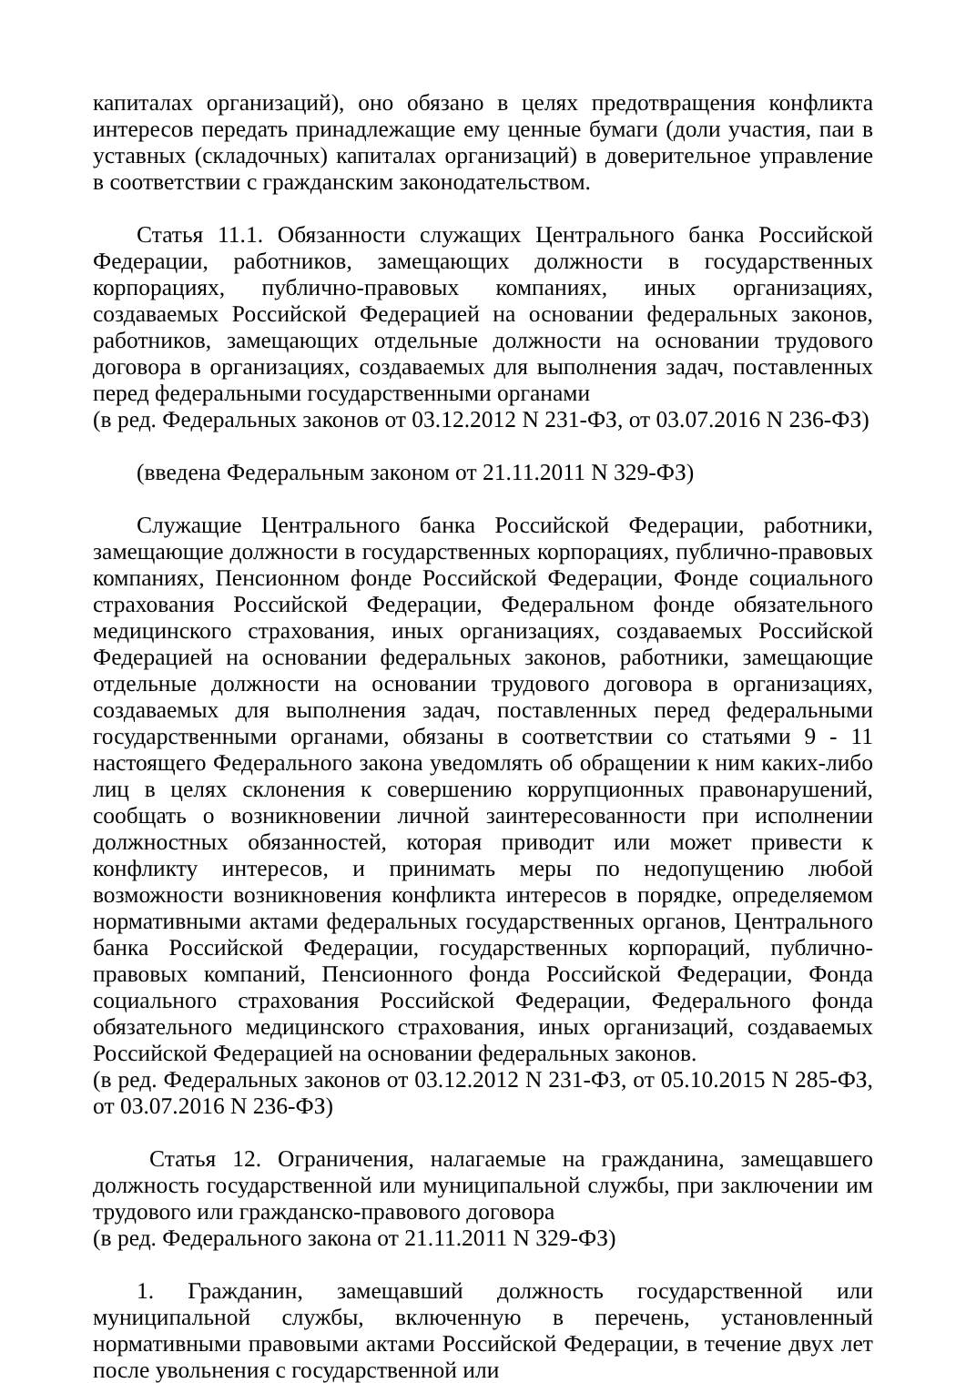капиталах организаций), оно обязано в целях предотвращения конфликта интересов передать принадлежащие ему ценные бумаги (доли участия, паи в уставных (складочных) капиталах организаций) в доверительное управление в соответствии с гражданским законодательством.
Статья 11.1. Обязанности служащих Центрального банка Российской Федерации, работников, замещающих должности в государственных корпорациях, публично-правовых компаниях, иных организациях, создаваемых Российской Федерацией на основании федеральных законов, работников, замещающих отдельные должности на основании трудового договора в организациях, создаваемых для выполнения задач, поставленных перед федеральными государственными органами
(в ред. Федеральных законов от 03.12.2012 N 231-ФЗ, от 03.07.2016 N 236-ФЗ)
(введена Федеральным законом от 21.11.2011 N 329-ФЗ)
Служащие Центрального банка Российской Федерации, работники, замещающие должности в государственных корпорациях, публично-правовых компаниях, Пенсионном фонде Российской Федерации, Фонде социального страхования Российской Федерации, Федеральном фонде обязательного медицинского страхования, иных организациях, создаваемых Российской Федерацией на основании федеральных законов, работники, замещающие отдельные должности на основании трудового договора в организациях, создаваемых для выполнения задач, поставленных перед федеральными государственными органами, обязаны в соответствии со статьями 9 - 11 настоящего Федерального закона уведомлять об обращении к ним каких-либо лиц в целях склонения к совершению коррупционных правонарушений, сообщать о возникновении личной заинтересованности при исполнении должностных обязанностей, которая приводит или может привести к конфликту интересов, и принимать меры по недопущению любой возможности возникновения конфликта интересов в порядке, определяемом нормативными актами федеральных государственных органов, Центрального банка Российской Федерации, государственных корпораций, публично-правовых компаний, Пенсионного фонда Российской Федерации, Фонда социального страхования Российской Федерации, Федерального фонда обязательного медицинского страхования, иных организаций, создаваемых Российской Федерацией на основании федеральных законов.
(в ред. Федеральных законов от 03.12.2012 N 231-ФЗ, от 05.10.2015 N 285-ФЗ, от 03.07.2016 N 236-ФЗ)
Статья 12. Ограничения, налагаемые на гражданина, замещавшего должность государственной или муниципальной службы, при заключении им трудового или гражданско-правового договора
(в ред. Федерального закона от 21.11.2011 N 329-ФЗ)
1. Гражданин, замещавший должность государственной или муниципальной службы, включенную в перечень, установленный нормативными правовыми актами Российской Федерации, в течение двух лет после увольнения с государственной или